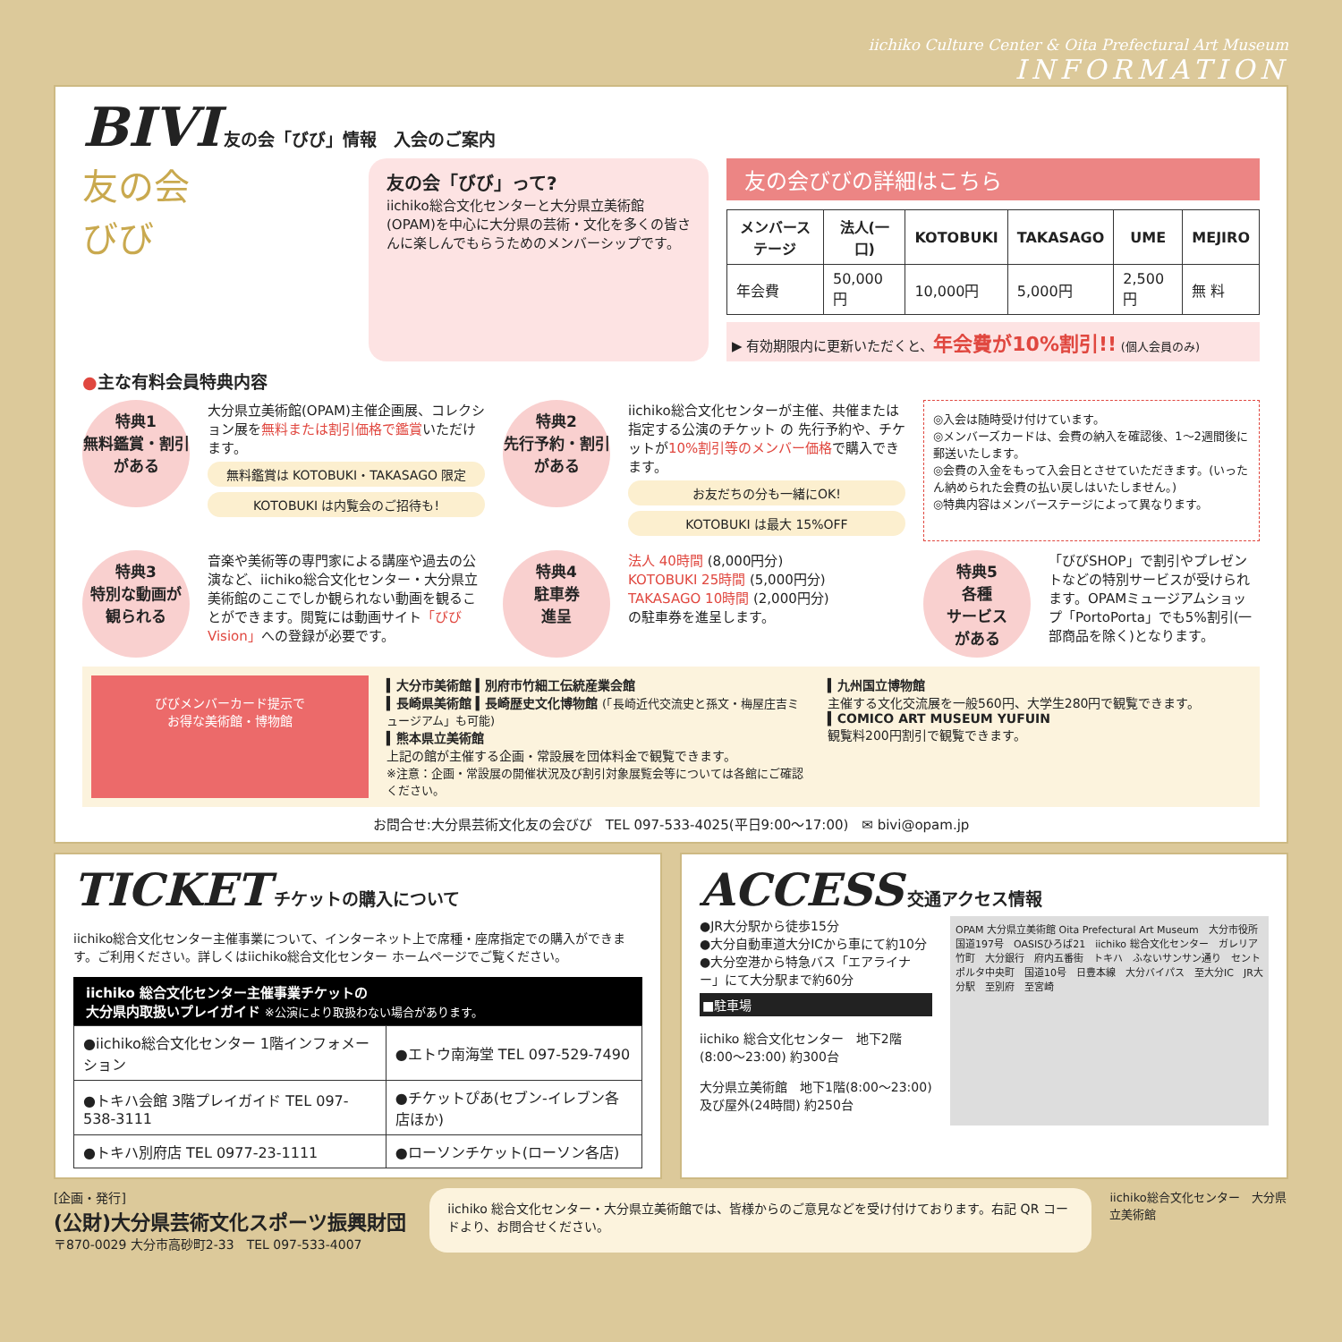iichiko Culture Center & Oita Prefectural Art Museum
INFORMATION
BIVI 友の会「びび」情報　入会のご案内
友の会
びび
友の会「びび」って?
iichiko総合文化センターと大分県立美術館(OPAM)を中心に大分県の芸術・文化を多くの皆さんに楽しんでもらうためのメンバーシップです。
友の会びびの詳細はこちら
| メンバーステージ | 法人(一口) | KOTOBUKI | TAKASAGO | UME | MEJIRO |
| --- | --- | --- | --- | --- | --- |
| 年会費 | 50,000円 | 10,000円 | 5,000円 | 2,500円 | 無 料 |
▶ 有効期限内に更新いただくと、年会費が10%割引!! (個人会員のみ)
●主な有料会員特典内容
特典1
無料鑑賞・割引
がある
大分県立美術館(OPAM)主催企画展、コレクション展を無料または割引価格で鑑賞いただけます。
無料鑑賞は KOTOBUKI・TAKASAGO 限定
KOTOBUKI は内覧会のご招待も!
特典2
先行予約・割引
がある
iichiko総合文化センターが主催、共催または指定する公演のチケット の 先行予約や、チケットが10%割引等のメンバー価格で購入できます。
お友だちの分も一緒にOK!
KOTOBUKI は最大 15%OFF
◎入会は随時受け付けています。
◎メンバーズカードは、会費の納入を確認後、1〜2週間後に郵送いたします。
◎会費の入金をもって入会日とさせていただきます。(いったん納められた会費の払い戻しはいたしません。)
◎特典内容はメンバーステージによって異なります。
特典3
特別な動画が
観られる
音楽や美術等の専門家による講座や過去の公演など、iichiko総合文化センター・大分県立美術館のここでしか観られない動画を観ることができます。閲覧には動画サイト「びびVision」への登録が必要です。
特典4
駐車券
進呈
法人 40時間 (8,000円分)
KOTOBUKI 25時間 (5,000円分)
TAKASAGO 10時間 (2,000円分)
の駐車券を進呈します。
特典5
各種
サービス
がある
「びびSHOP」で割引やプレゼントなどの特別サービスが受けられます。OPAMミュージアムショップ「PortoPorta」でも5%割引(一部商品を除く)となります。
びびメンバーカード提示で
お得な美術館・博物館
▍大分市美術館 ▍別府市竹細工伝統産業会館
▍長崎県美術館 ▍長崎歴史文化博物館 (「長崎近代交流史と孫文・梅屋庄吉ミュージアム」も可能)
▍熊本県立美術館
上記の館が主催する企画・常設展を団体料金で観覧できます。
※注意：企画・常設展の開催状況及び割引対象展覧会等については各館にご確認ください。
▍九州国立博物館
主催する文化交流展を一般560円、大学生280円で観覧できます。
▍COMICO ART MUSEUM YUFUIN
観覧料200円割引で観覧できます。
お問合せ:大分県芸術文化友の会びび　TEL 097-533-4025(平日9:00〜17:00)　✉ bivi@opam.jp
TICKET チケットの購入について
iichiko総合文化センター主催事業について、インターネット上で席種・座席指定での購入ができます。ご利用ください。詳しくはiichiko総合文化センター ホームページでご覧ください。
iichiko 総合文化センター主催事業チケットの
大分県内取扱いプレイガイド ※公演により取扱わない場合があります。
| ●iichiko総合文化センター 1階インフォメーション | ●エトウ南海堂 TEL 097-529-7490 |
| ●トキハ会館 3階プレイガイド TEL 097-538-3111 | ●チケットぴあ(セブン-イレブン各店ほか) |
| ●トキハ別府店 TEL 0977-23-1111 | ●ローソンチケット(ローソン各店) |
ACCESS 交通アクセス情報
●JR大分駅から徒歩15分
●大分自動車道大分ICから車にて約10分
●大分空港から特急バス「エアライナー」にて大分駅まで約60分
■駐車場
iichiko 総合文化センター　地下2階(8:00〜23:00) 約300台
大分県立美術館　地下1階(8:00〜23:00)及び屋外(24時間) 約250台
OPAM 大分県立美術館 Oita Prefectural Art Museum　大分市役所　国道197号　OASISひろば21　iichiko 総合文化センター　ガレリア竹町　大分銀行　府内五番街　トキハ　ふないサンサン通り　セントポルタ中央町　国道10号　日豊本線　大分バイパス　至大分IC　JR大分駅　至別府　至宮崎
[企画・発行]
(公財)大分県芸術文化スポーツ振興財団
〒870-0029 大分市高砂町2-33　TEL 097-533-4007
iichiko 総合文化センター・大分県立美術館では、皆様からのご意見などを受け付けております。右記 QR コードより、お問合せください。
iichiko総合文化センター　大分県立美術館